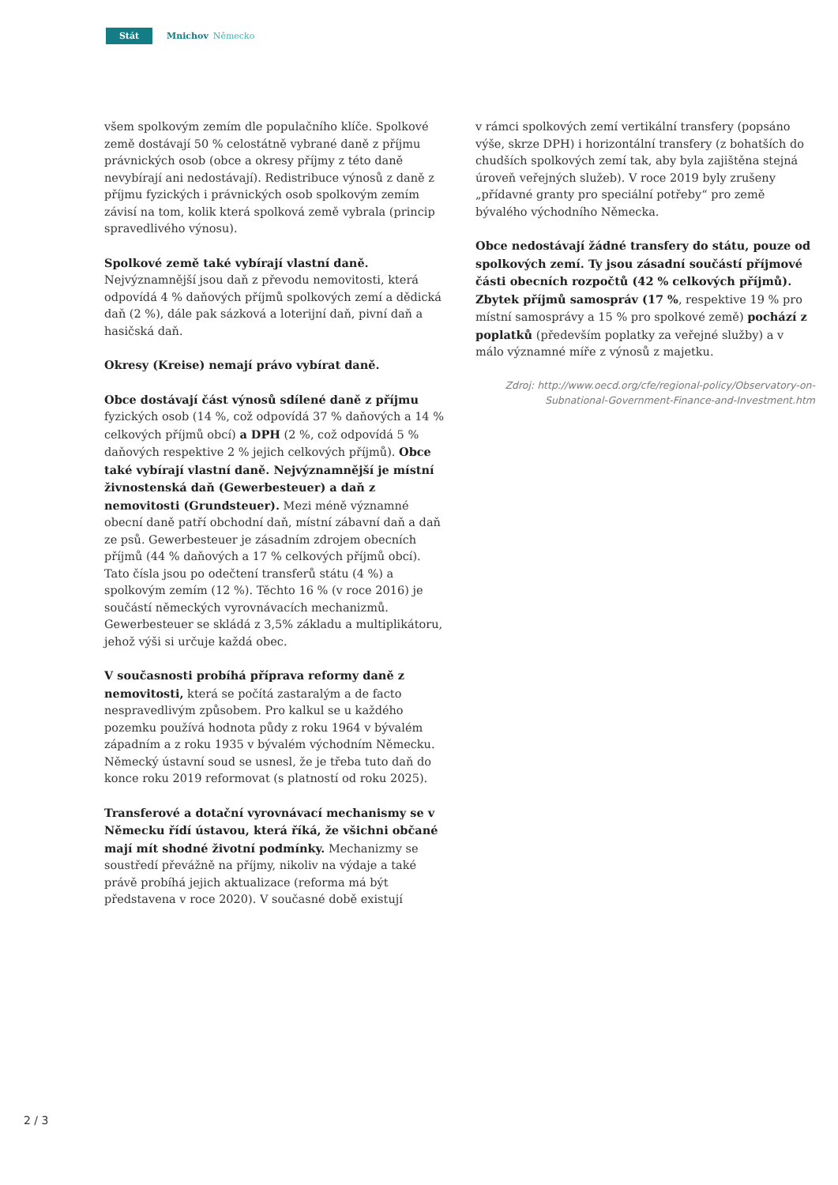Stát
Mnichov Německo
všem spolkovým zemím dle populačního klíče. Spolkové země dostávají 50 % celostátně vybrané daně z příjmu právnických osob (obce a okresy příjmy z této daně nevybírají ani nedostávají). Redistribuce výnosů z daně z příjmu fyzických i právnických osob spolkovým zemím závisí na tom, kolik která spolková země vybrala (princip spravedlivého výnosu).
Spolkové země také vybírají vlastní daně. Nejvýznamnější jsou daň z převodu nemovitosti, která odpovídá 4 % daňových příjmů spolkových zemí a dědická daň (2 %), dále pak sázková a loterijní daň, pivní daň a hasičská daň.
Okresy (Kreise) nemají právo vybírat daně.
Obce dostávají část výnosů sdílené daně z příjmu fyzických osob (14 %, což odpovídá 37 % daňových a 14 % celkových příjmů obcí) a DPH (2 %, což odpovídá 5 % daňových respektive 2 % jejich celkových příjmů). Obce také vybírají vlastní daně. Nejvýznamnější je místní živnostenská daň (Gewerbesteuer) a daň z nemovitosti (Grundsteuer). Mezi méně významné obecní daně patří obchodní daň, místní zábavní daň a daň ze psů. Gewerbesteuer je zásadním zdrojem obecních příjmů (44 % daňových a 17 % celkových příjmů obcí). Tato čísla jsou po odečtení transferů státu (4 %) a spolkovým zemím (12 %). Těchto 16 % (v roce 2016) je součástí německých vyrovnávacích mechanizmů. Gewerbesteuer se skládá z 3,5% základu a multiplikátoru, jehož výši si určuje každá obec.
V současnosti probíhá příprava reformy daně z nemovitosti, která se počítá zastaralým a de facto nespravedlivým způsobem. Pro kalkul se u každého pozemku používá hodnota půdy z roku 1964 v bývalém západním a z roku 1935 v bývalém východním Německu. Německý ústavní soud se usnesl, že je třeba tuto daň do konce roku 2019 reformovat (s platností od roku 2025).
Transferové a dotační vyrovnávací mechanismy se v Německu řídí ústavou, která říká, že všichni občané mají mít shodné životní podmínky. Mechanizmy se soustředí převážně na příjmy, nikoliv na výdaje a také právě probíhá jejich aktualizace (reforma má být představena v roce 2020). V současné době existují
v rámci spolkových zemí vertikální transfery (popsáno výše, skrze DPH) i horizontální transfery (z bohatších do chudších spolkových zemí tak, aby byla zajištěna stejná úroveň veřejných služeb). V roce 2019 byly zrušeny „přídavné granty pro speciální potřeby“ pro země bývalého východního Německa.
Obce nedostávají žádné transfery do státu, pouze od spolkových zemí. Ty jsou zásadní součástí příjmové části obecních rozpočtů (42 % celkových příjmů). Zbytek příjmů samospráv (17 %, respektive 19 % pro místní samosprávy a 15 % pro spolkové země) pochází z poplatků (především poplatky za veřejné služby) a v málo významné míře z výnosů z majetku.
Zdroj: http://www.oecd.org/cfe/regional-policy/Observatory-on-
Subnational-Government-Finance-and-Investment.htm
2 / 3